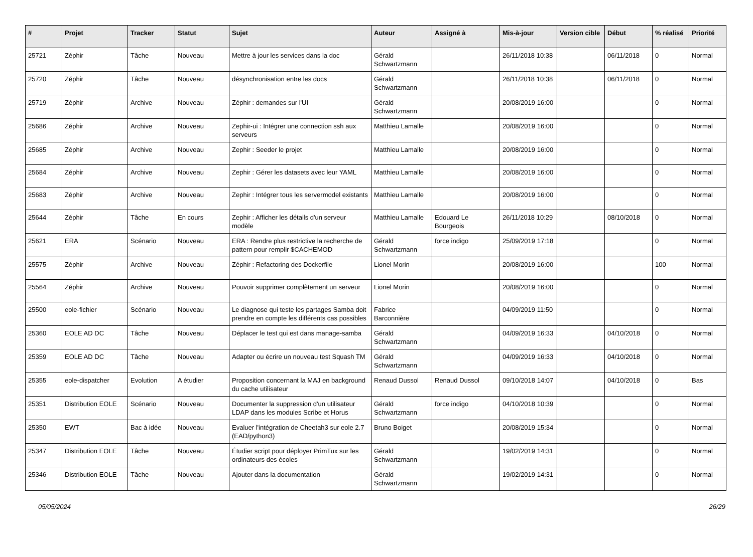| # | Projet | Tracker | Statut | Sujet | Auteur | Assigné à | Mis-à-jour | Version cible | Début | % réalisé | Priorité |
| --- | --- | --- | --- | --- | --- | --- | --- | --- | --- | --- | --- |
| 25721 | Zéphir | Tâche | Nouveau | Mettre à jour les services dans la doc | Gérald Schwartzmann | | 26/11/2018 10:38 | | 06/11/2018 | 0 | Normal |
| 25720 | Zéphir | Tâche | Nouveau | désynchronisation entre les docs | Gérald Schwartzmann | | 26/11/2018 10:38 | | 06/11/2018 | 0 | Normal |
| 25719 | Zéphir | Archive | Nouveau | Zéphir : demandes sur l'UI | Gérald Schwartzmann | | 20/08/2019 16:00 | | | 0 | Normal |
| 25686 | Zéphir | Archive | Nouveau | Zephir-ui : Intégrer une connection ssh aux serveurs | Matthieu Lamalle | | 20/08/2019 16:00 | | | 0 | Normal |
| 25685 | Zéphir | Archive | Nouveau | Zephir : Seeder le projet | Matthieu Lamalle | | 20/08/2019 16:00 | | | 0 | Normal |
| 25684 | Zéphir | Archive | Nouveau | Zephir : Gérer les datasets avec leur YAML | Matthieu Lamalle | | 20/08/2019 16:00 | | | 0 | Normal |
| 25683 | Zéphir | Archive | Nouveau | Zephir : Intégrer tous les servermodel existants | Matthieu Lamalle | | 20/08/2019 16:00 | | | 0 | Normal |
| 25644 | Zéphir | Tâche | En cours | Zephir : Afficher les détails d'un serveur modèle | Matthieu Lamalle | Edouard Le Bourgeois | 26/11/2018 10:29 | | 08/10/2018 | 0 | Normal |
| 25621 | ERA | Scénario | Nouveau | ERA : Rendre plus restrictive la recherche de pattern pour remplir $CACHEMOD | Gérald Schwartzmann | force indigo | 25/09/2019 17:18 | | | 0 | Normal |
| 25575 | Zéphir | Archive | Nouveau | Zéphir : Refactoring des Dockerfile | Lionel Morin | | 20/08/2019 16:00 | | | 100 | Normal |
| 25564 | Zéphir | Archive | Nouveau | Pouvoir supprimer complètement un serveur | Lionel Morin | | 20/08/2019 16:00 | | | 0 | Normal |
| 25500 | eole-fichier | Scénario | Nouveau | Le diagnose qui teste les partages Samba doit prendre en compte les différents cas possibles | Fabrice Barconnière | | 04/09/2019 11:50 | | | 0 | Normal |
| 25360 | EOLE AD DC | Tâche | Nouveau | Déplacer le test qui est dans manage-samba | Gérald Schwartzmann | | 04/09/2019 16:33 | | 04/10/2018 | 0 | Normal |
| 25359 | EOLE AD DC | Tâche | Nouveau | Adapter ou écrire un nouveau test Squash TM | Gérald Schwartzmann | | 04/09/2019 16:33 | | 04/10/2018 | 0 | Normal |
| 25355 | eole-dispatcher | Evolution | A étudier | Proposition concernant la MAJ en background du cache utilisateur | Renaud Dussol | Renaud Dussol | 09/10/2018 14:07 | | 04/10/2018 | 0 | Bas |
| 25351 | Distribution EOLE | Scénario | Nouveau | Documenter la suppression d'un utilisateur LDAP dans les modules Scribe et Horus | Gérald Schwartzmann | force indigo | 04/10/2018 10:39 | | | 0 | Normal |
| 25350 | EWT | Bac à idée | Nouveau | Evaluer l'intégration de Cheetah3 sur eole 2.7 (EAD/python3) | Bruno Boiget | | 20/08/2019 15:34 | | | 0 | Normal |
| 25347 | Distribution EOLE | Tâche | Nouveau | Étudier script pour déployer PrimTux sur les ordinateurs des écoles | Gérald Schwartzmann | | 19/02/2019 14:31 | | | 0 | Normal |
| 25346 | Distribution EOLE | Tâche | Nouveau | Ajouter dans la documentation | Gérald Schwartzmann | | 19/02/2019 14:31 | | | 0 | Normal |
05/05/2024 26/29